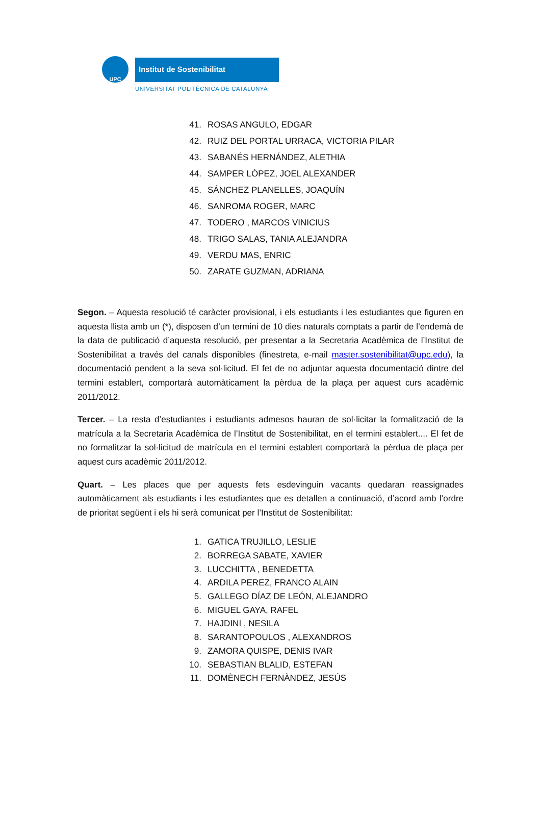UPC Institut de Sostenibilitat
UNIVERSITAT POLITÈCNICA DE CATALUNYA
41. ROSAS ANGULO, EDGAR
42. RUIZ DEL PORTAL URRACA, VICTORIA PILAR
43. SABANÉS HERNÁNDEZ, ALETHIA
44. SAMPER LÓPEZ, JOEL ALEXANDER
45. SÁNCHEZ PLANELLES, JOAQUÍN
46. SANROMA ROGER, MARC
47. TODERO , MARCOS VINICIUS
48. TRIGO SALAS, TANIA ALEJANDRA
49. VERDU MAS, ENRIC
50. ZARATE GUZMAN, ADRIANA
Segon. – Aquesta resolució té caràcter provisional, i els estudiants i les estudiantes que figuren en aquesta llista amb un (*), disposen d’un termini de 10 dies naturals comptats a partir de l’endemà de la data de publicació d’aquesta resolució, per presentar a la Secretaria Acadèmica de l’Institut de Sostenibilitat a través del canals disponibles (finestreta, e-mail master.sostenibilitat@upc.edu), la documentació pendent a la seva sol·licitud. El fet de no adjuntar aquesta documentació dintre del termini establert, comportarà automàticament la pèrdua de la plaça per aquest curs acadèmic 2011/2012.
Tercer. – La resta d’estudiantes i estudiants admesos hauran de sol·licitar la formalització de la matrícula a la Secretaria Acadèmica de l’Institut de Sostenibilitat, en el termini establert.... El fet de no formalitzar la sol·licitud de matrícula en el termini establert comportarà la pèrdua de plaça per aquest curs acadèmic 2011/2012.
Quart. – Les places que per aquests fets esdevinguin vacants quedaran reassignades automàticament als estudiants i les estudiantes que es detallen a continuació, d’acord amb l’ordre de prioritat següent i els hi serà comunicat per l’Institut de Sostenibilitat:
1. GATICA TRUJILLO, LESLIE
2. BORREGA SABATE, XAVIER
3. LUCCHITTA , BENEDETTA
4. ARDILA PEREZ, FRANCO ALAIN
5. GALLEGO DÍAZ DE LEÓN, ALEJANDRO
6. MIGUEL GAYA, RAFEL
7. HAJDINI , NESILA
8. SARANTOPOULOS , ALEXANDROS
9. ZAMORA QUISPE, DENIS IVAR
10. SEBASTIAN BLALID, ESTEFAN
11. DOMÈNECH FERNÀNDEZ, JESÚS